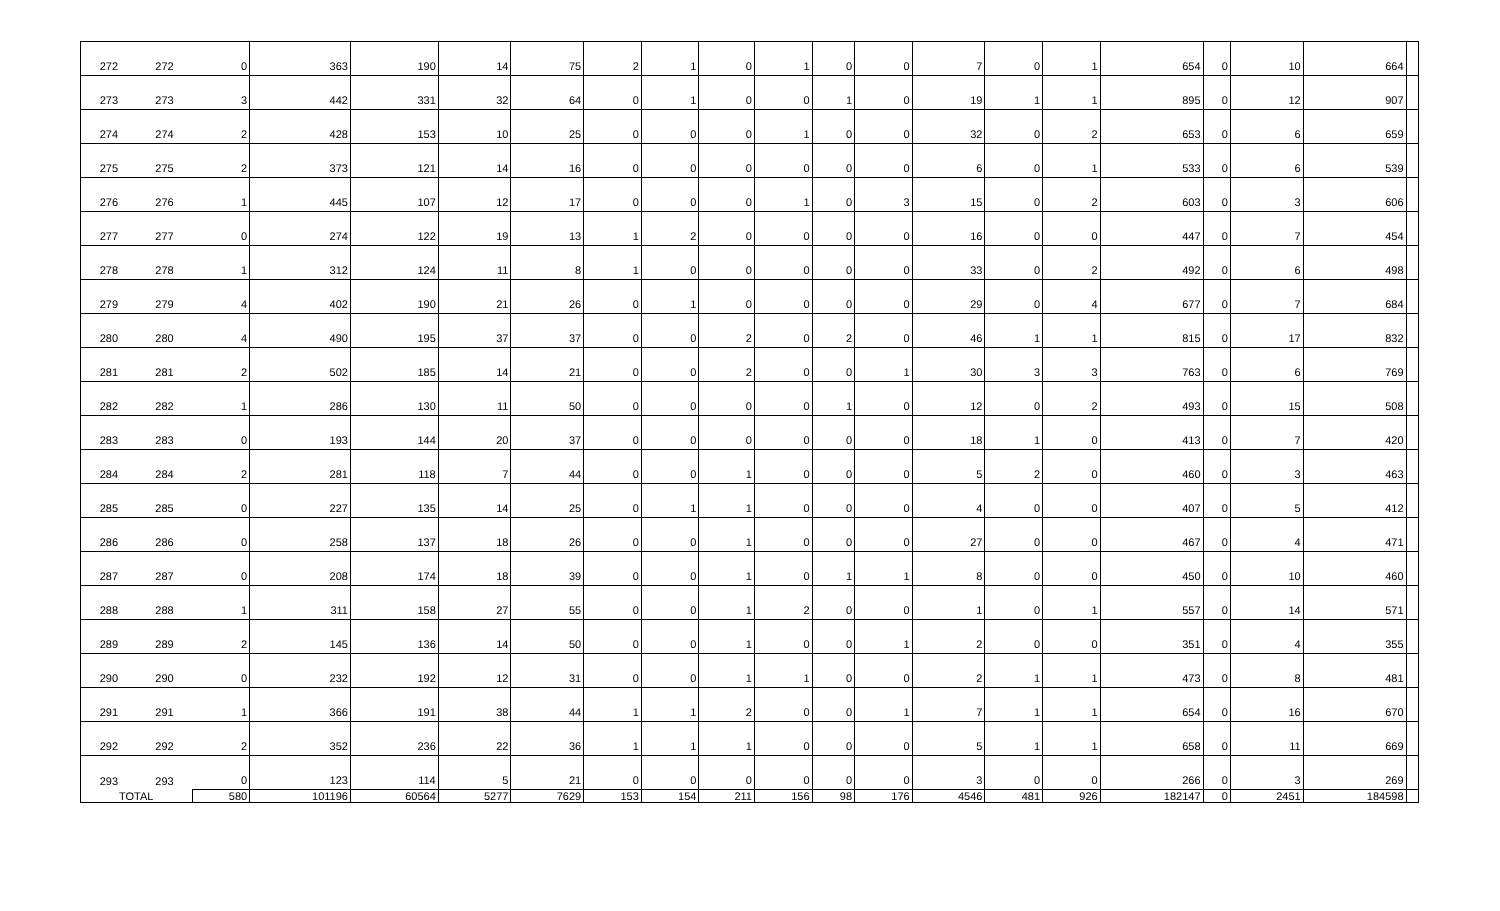| 272 | 272 | 0 | 363 | 190 | 14 | 75 | 2 | 1 | 0 | 1 | 0 | 0 | 7 | 0 | 1 | 654 | 0 | 10 | 664 | |
| 273 | 273 | 3 | 442 | 331 | 32 | 64 | 0 | 1 | 0 | 0 | 1 | 0 | 19 | 1 | 1 | 895 | 0 | 12 | 907 | |
| 274 | 274 | 2 | 428 | 153 | 10 | 25 | 0 | 0 | 0 | 1 | 0 | 0 | 32 | 0 | 2 | 653 | 0 | 6 | 659 | |
| 275 | 275 | 2 | 373 | 121 | 14 | 16 | 0 | 0 | 0 | 0 | 0 | 0 | 6 | 0 | 1 | 533 | 0 | 6 | 539 | |
| 276 | 276 | 1 | 445 | 107 | 12 | 17 | 0 | 0 | 0 | 1 | 0 | 3 | 15 | 0 | 2 | 603 | 0 | 3 | 606 | |
| 277 | 277 | 0 | 274 | 122 | 19 | 13 | 1 | 2 | 0 | 0 | 0 | 0 | 16 | 0 | 0 | 447 | 0 | 7 | 454 | |
| 278 | 278 | 1 | 312 | 124 | 11 | 8 | 1 | 0 | 0 | 0 | 0 | 0 | 33 | 0 | 2 | 492 | 0 | 6 | 498 | |
| 279 | 279 | 4 | 402 | 190 | 21 | 26 | 0 | 1 | 0 | 0 | 0 | 0 | 29 | 0 | 4 | 677 | 0 | 7 | 684 | |
| 280 | 280 | 4 | 490 | 195 | 37 | 37 | 0 | 0 | 2 | 0 | 2 | 0 | 46 | 1 | 1 | 815 | 0 | 17 | 832 | |
| 281 | 281 | 2 | 502 | 185 | 14 | 21 | 0 | 0 | 2 | 0 | 0 | 1 | 30 | 3 | 3 | 763 | 0 | 6 | 769 | |
| 282 | 282 | 1 | 286 | 130 | 11 | 50 | 0 | 0 | 0 | 0 | 1 | 0 | 12 | 0 | 2 | 493 | 0 | 15 | 508 | |
| 283 | 283 | 0 | 193 | 144 | 20 | 37 | 0 | 0 | 0 | 0 | 0 | 0 | 18 | 1 | 0 | 413 | 0 | 7 | 420 | |
| 284 | 284 | 2 | 281 | 118 | 7 | 44 | 0 | 0 | 1 | 0 | 0 | 0 | 5 | 2 | 0 | 460 | 0 | 3 | 463 | |
| 285 | 285 | 0 | 227 | 135 | 14 | 25 | 0 | 1 | 1 | 0 | 0 | 0 | 4 | 0 | 0 | 407 | 0 | 5 | 412 | |
| 286 | 286 | 0 | 258 | 137 | 18 | 26 | 0 | 0 | 1 | 0 | 0 | 0 | 27 | 0 | 0 | 467 | 0 | 4 | 471 | |
| 287 | 287 | 0 | 208 | 174 | 18 | 39 | 0 | 0 | 1 | 0 | 1 | 1 | 8 | 0 | 0 | 450 | 0 | 10 | 460 | |
| 288 | 288 | 1 | 311 | 158 | 27 | 55 | 0 | 0 | 1 | 2 | 0 | 0 | 1 | 0 | 1 | 557 | 0 | 14 | 571 | |
| 289 | 289 | 2 | 145 | 136 | 14 | 50 | 0 | 0 | 1 | 0 | 0 | 1 | 2 | 0 | 0 | 351 | 0 | 4 | 355 | |
| 290 | 290 | 0 | 232 | 192 | 12 | 31 | 0 | 0 | 1 | 1 | 0 | 0 | 2 | 1 | 1 | 473 | 0 | 8 | 481 | |
| 291 | 291 | 1 | 366 | 191 | 38 | 44 | 1 | 1 | 2 | 0 | 0 | 1 | 7 | 1 | 1 | 654 | 0 | 16 | 670 | |
| 292 | 292 | 2 | 352 | 236 | 22 | 36 | 1 | 1 | 1 | 0 | 0 | 0 | 5 | 1 | 1 | 658 | 0 | 11 | 669 | |
| 293 | 293 | 0 | 123 | 114 | 5 | 21 | 0 | 0 | 0 | 0 | 0 | 0 | 3 | 0 | 0 | 266 | 0 | 3 | 269 | |
| TOTAL | | 580 | 101196 | 60564 | 5277 | 7629 | 153 | 154 | 211 | 156 | 98 | 176 | 4546 | 481 | 926 | 182147 | 0 | 2451 | 184598 | |